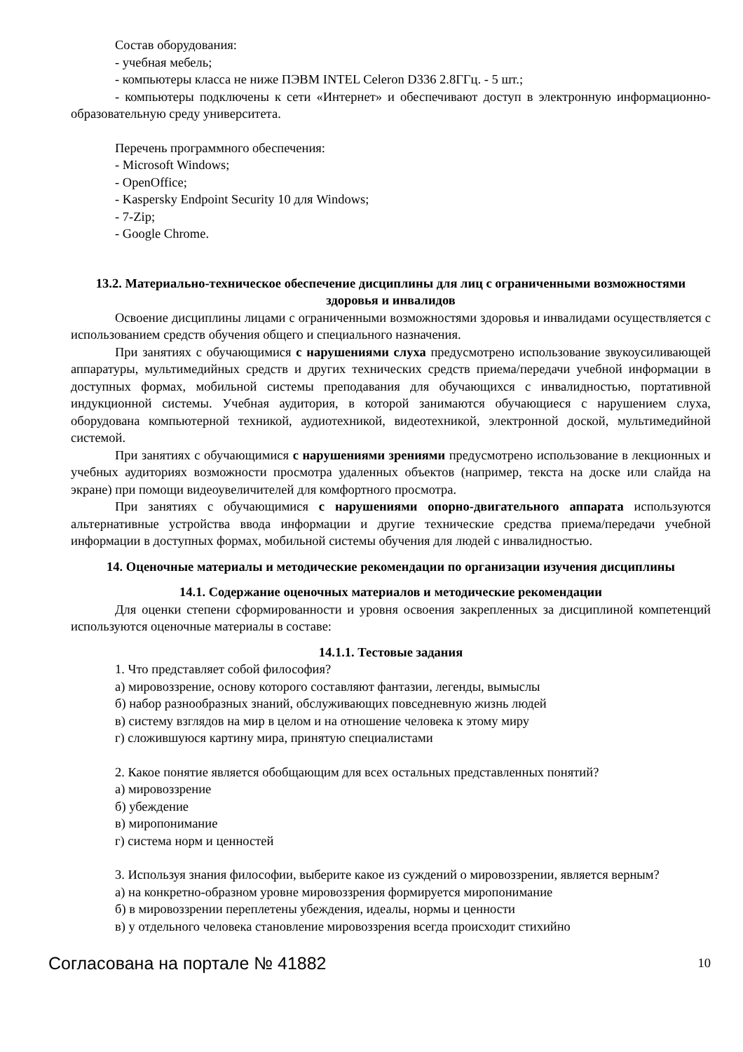Состав оборудования:
- учебная мебель;
- компьютеры класса не ниже ПЭВМ INTEL Celeron D336 2.8ГГц. - 5 шт.;
- компьютеры подключены к сети «Интернет» и обеспечивают доступ в электронную информационно-образовательную среду университета.
Перечень программного обеспечения:
- Microsoft Windows;
- OpenOffice;
- Kaspersky Endpoint Security 10 для Windows;
- 7-Zip;
- Google Chrome.
13.2. Материально-техническое обеспечение дисциплины для лиц с ограниченными возможностями здоровья и инвалидов
Освоение дисциплины лицами с ограниченными возможностями здоровья и инвалидами осуществляется с использованием средств обучения общего и специального назначения.
При занятиях с обучающимися с нарушениями слуха предусмотрено использование звукоусиливающей аппаратуры, мультимедийных средств и других технических средств приема/передачи учебной информации в доступных формах, мобильной системы преподавания для обучающихся с инвалидностью, портативной индукционной системы. Учебная аудитория, в которой занимаются обучающиеся с нарушением слуха, оборудована компьютерной техникой, аудиотехникой, видеотехникой, электронной доской, мультимедийной системой.
При занятиях с обучающимися с нарушениями зрениями предусмотрено использование в лекционных и учебных аудиториях возможности просмотра удаленных объектов (например, текста на доске или слайда на экране) при помощи видеоувеличителей для комфортного просмотра.
При занятиях с обучающимися с нарушениями опорно-двигательного аппарата используются альтернативные устройства ввода информации и другие технические средства приема/передачи учебной информации в доступных формах, мобильной системы обучения для людей с инвалидностью.
14. Оценочные материалы и методические рекомендации по организации изучения дисциплины
14.1. Содержание оценочных материалов и методические рекомендации
Для оценки степени сформированности и уровня освоения закрепленных за дисциплиной компетенций используются оценочные материалы в составе:
14.1.1. Тестовые задания
1. Что представляет собой философия?
а) мировоззрение, основу которого составляют фантазии, легенды, вымыслы
б) набор разнообразных знаний, обслуживающих повседневную жизнь людей
в) систему взглядов на мир в целом и на отношение человека к этому миру
г) сложившуюся картину мира, принятую специалистами
2. Какое понятие является обобщающим для всех остальных представленных понятий?
а) мировоззрение
б) убеждение
в) миропонимание
г) система норм и ценностей
3. Используя знания философии, выберите какое из суждений о мировоззрении, является верным?
а) на конкретно-образном уровне мировоззрения формируется миропонимание
б) в мировоззрении переплетены убеждения, идеалы, нормы и ценности
в) у отдельного человека становление мировоззрения всегда происходит стихийно
Согласована на портале № 41882 10